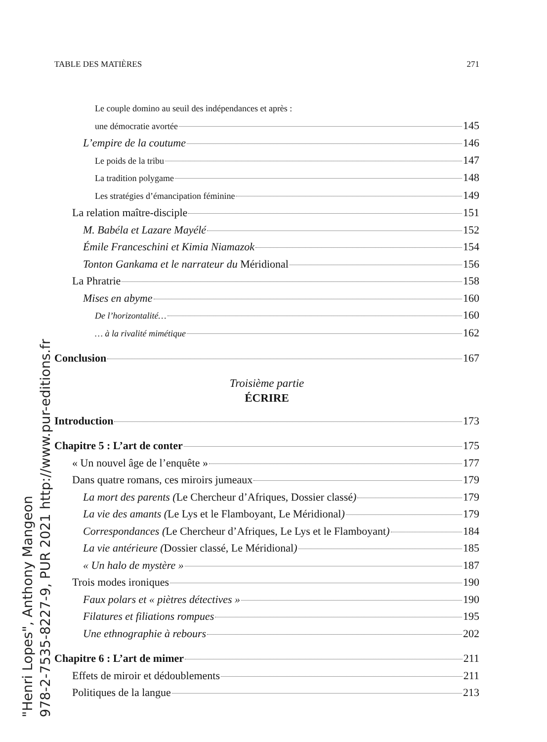TABLE DES MATIÈRES 271
Le couple domino au seuil des indépendances et après :
une démocratie avortée 145
L’empire de la coutume 146
Le poids de la tribu 147
La tradition polygame 148
Les stratégies d’émancipation féminine 149
La relation maître-disciple 151
M. Babéla et Lazare Mayélé 152
Émile Franceschini et Kimia Niamazok 154
Tonton Gankama et le narrateur du Méridional 156
La Phratrie 158
Mises en abyme 160
De l’horizontalité… 160
… à la rivalité mimétique 162
Conclusion 167
Troisième partie
ÉCRIRE
Introduction 173
Chapitre 5 : L’art de conter 175
« Un nouvel âge de l’enquête » 177
Dans quatre romans, ces miroirs jumeaux 179
La mort des parents (Le Chercheur d’Afriques, Dossier classé) 179
La vie des amants (Le Lys et le Flamboyant, Le Méridional) 179
Correspondances (Le Chercheur d’Afriques, Le Lys et le Flamboyant) 184
La vie antérieure (Dossier classé, Le Méridional) 185
« Un halo de mystère » 187
Trois modes ironiques 190
Faux polars et « piètres détectives » 190
Filatures et filiations rompues 195
Une ethnographie à rebours 202
Chapitre 6 : L’art de mimer 211
Effets de miroir et dédoublements 211
Politiques de la langue 213
"Henri Lopes", Anthony Mangeon
978-2-7535-8227-9, PUR 2021 http://www.pur-editions.fr